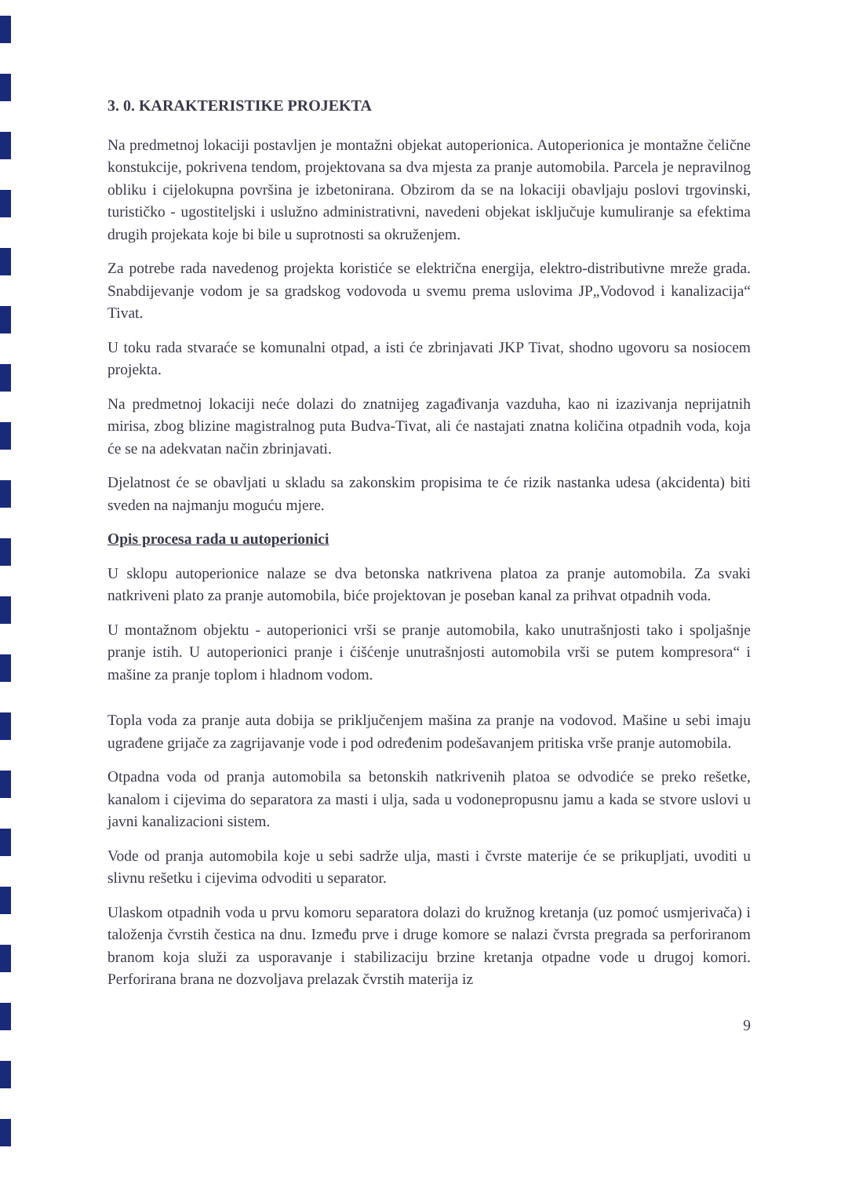3. 0. KARAKTERISTIKE PROJEKTA
Na predmetnoj lokaciji postavljen je montažni objekat autoperionica. Autoperionica je montažne čelične konstukcije, pokrivena tendom, projektovana sa dva mjesta za pranje automobila. Parcela je nepravilnog obliku i cijelokupna površina je izbetonirana. Obzirom da se na lokaciji obavljaju poslovi trgovinski, turističko - ugostiteljski i uslužno administrativni, navedeni objekat isključuje kumuliranje sa efektima drugih projekata koje bi bile u suprotnosti sa okruženjem.
Za potrebe rada navedenog projekta koristiće se električna energija, elektro-distributivne mreže grada. Snabdijevanje vodom je sa gradskog vodovoda u svemu prema uslovima JP„Vodovod i kanalizacija“ Tivat.
U toku rada stvaraće se komunalni otpad, a isti će zbrinjavati JKP Tivat, shodno ugovoru sa nosiocem projekta.
Na predmetnoj lokaciji neće dolazi do znatnijeg zagađivanja vazduha, kao ni izazivanja neprijatnih mirisa, zbog blizine magistralnog puta Budva-Tivat, ali će nastajati znatna količina otpadnih voda, koja će se na adekvatan način zbrinjavati.
Djelatnost će se obavljati u skladu sa zakonskim propisima te će rizik nastanka udesa (akcidenta) biti sveden na najmanju moguću mjere.
Opis procesa rada u autoperionici
U sklopu autoperionice nalaze se dva betonska natkrivena platoa za pranje automobila. Za svaki natkriveni plato za pranje automobila, biće projektovan je poseban kanal za prihvat otpadnih voda.
U montažnom objektu - autoperionici vrši se pranje automobila, kako unutrašnjosti tako i spoljašnje pranje istih. U autoperionici pranje i ćišćenje unutrašnjosti automobila vrši se putem kompresora“ i mašine za pranje toplom i hladnom vodom.
Topla voda za pranje auta dobija se priključenjem mašina za pranje na vodovod. Mašine u sebi imaju ugrađene grijače za zagrijavanje vode i pod određenim podešavanjem pritiska vrše pranje automobila.
Otpadna voda od pranja automobila sa betonskih natkrivenih platoa se odvodiće se preko rešetke, kanalom i cijevima do separatora za masti i ulja, sada u vodonepropusnu jamu a kada se stvore uslovi u javni kanalizacioni sistem.
Vode od pranja automobila koje u sebi sadrže ulja, masti i čvrste materije će se prikupljati, uvoditi u slivnu rešetku i cijevima odvoditi u separator.
Ulaskom otpadnih voda u prvu komoru separatora dolazi do kružnog kretanja (uz pomoć usmjerivača) i taloženja čvrstih čestica na dnu. Između prve i druge komore se nalazi čvrsta pregrada sa perforiranom branom koja služi za usporavanje i stabilizaciju brzine kretanja otpadne vode u drugoj komori. Perforirana brana ne dozvoljava prelazak čvrstih materija iz
9